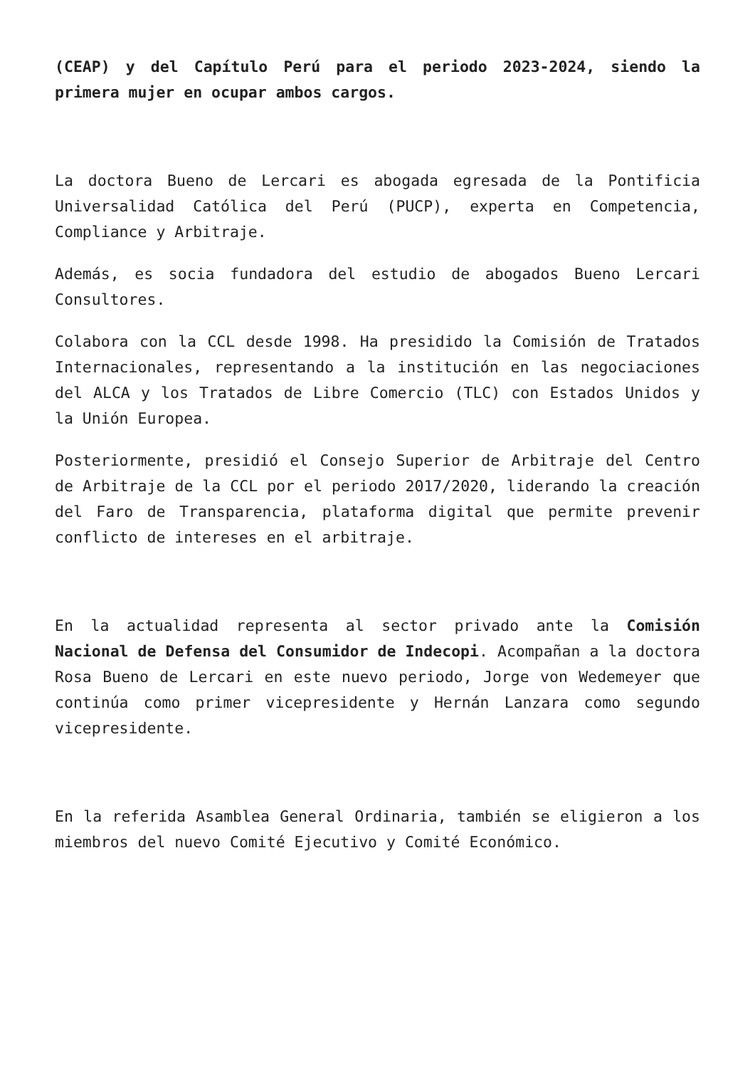(CEAP) y del Capítulo Perú para el periodo 2023-2024, siendo la primera mujer en ocupar ambos cargos.
La doctora Bueno de Lercari es abogada egresada de la Pontificia Universalidad Católica del Perú (PUCP), experta en Competencia, Compliance y Arbitraje.
Además, es socia fundadora del estudio de abogados Bueno Lercari Consultores.
Colabora con la CCL desde 1998. Ha presidido la Comisión de Tratados Internacionales, representando a la institución en las negociaciones del ALCA y los Tratados de Libre Comercio (TLC) con Estados Unidos y la Unión Europea.
Posteriormente, presidió el Consejo Superior de Arbitraje del Centro de Arbitraje de la CCL por el periodo 2017/2020, liderando la creación del Faro de Transparencia, plataforma digital que permite prevenir conflicto de intereses en el arbitraje.
En la actualidad representa al sector privado ante la Comisión Nacional de Defensa del Consumidor de Indecopi. Acompañan a la doctora Rosa Bueno de Lercari en este nuevo periodo, Jorge von Wedemeyer que continúa como primer vicepresidente y Hernán Lanzara como segundo vicepresidente.
En la referida Asamblea General Ordinaria, también se eligieron a los miembros del nuevo Comité Ejecutivo y Comité Económico.